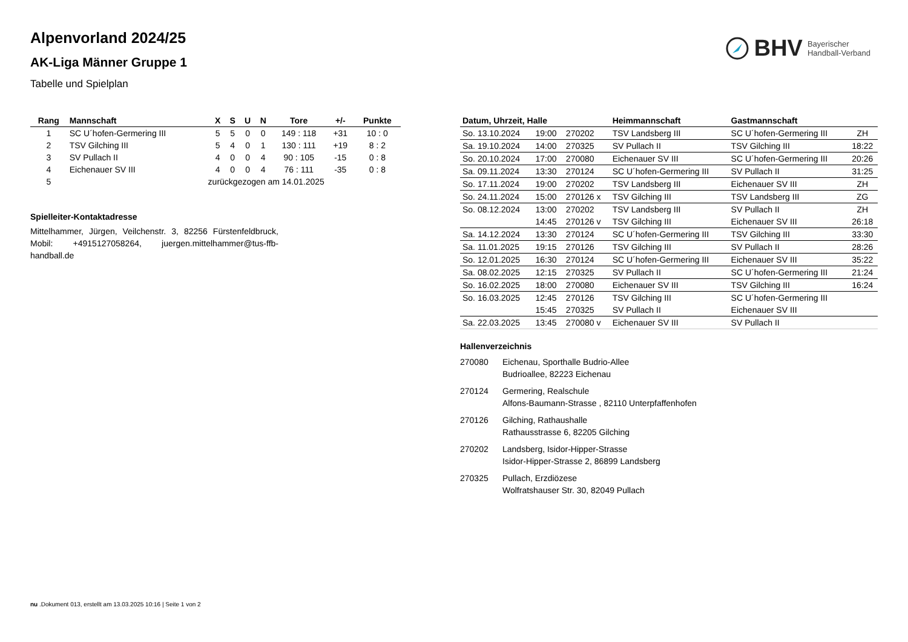BHV Bayerischer
Handball-Verband
Alpenvorland 2024/25
AK-Liga Männer Gruppe 1
Tabelle und Spielplan
| Rang | Mannschaft | X | S | U | N | Tore | +/- | Punkte |
| --- | --- | --- | --- | --- | --- | --- | --- | --- |
| 1 | SC U´hofen-Germering III | 5 | 5 | 0 | 0 | 149 : 118 | +31 | 10 : 0 |
| 2 | TSV Gilching III | 5 | 4 | 0 | 1 | 130 : 111 | +19 | 8 : 2 |
| 3 | SV Pullach II | 4 | 0 | 0 | 4 | 90 : 105 | -15 | 0 : 8 |
| 4 | Eichenauer SV III | 4 | 0 | 0 | 4 | 76 : 111 | -35 | 0 : 8 |
| 5 | zurückgezogen am 14.01.2025 | | | | | | | |
Spielleiter-Kontaktadresse
Mittelhammer, Jürgen, Veilchenstr. 3, 82256 Fürstenfeldbruck, Mobil: +4915127058264, juergen.mittelhammer@tus-ffb-handball.de
| Datum, Uhrzeit, Halle | | | Heimmannschaft | Gastmannschaft | |
| --- | --- | --- | --- | --- | --- |
| So. 13.10.2024 | 19:00 | 270202 | TSV Landsberg III | SC U´hofen-Germering III | ZH |
| Sa. 19.10.2024 | 14:00 | 270325 | SV Pullach II | TSV Gilching III | 18:22 |
| So. 20.10.2024 | 17:00 | 270080 | Eichenauer SV III | SC U´hofen-Germering III | 20:26 |
| Sa. 09.11.2024 | 13:30 | 270124 | SC U´hofen-Germering III | SV Pullach II | 31:25 |
| So. 17.11.2024 | 19:00 | 270202 | TSV Landsberg III | Eichenauer SV III | ZH |
| So. 24.11.2024 | 15:00 | 270126 x | TSV Gilching III | TSV Landsberg III | ZG |
| So. 08.12.2024 | 13:00 | 270202 | TSV Landsberg III | SV Pullach II | ZH |
| | 14:45 | 270126 v | TSV Gilching III | Eichenauer SV III | 26:18 |
| Sa. 14.12.2024 | 13:30 | 270124 | SC U´hofen-Germering III | TSV Gilching III | 33:30 |
| Sa. 11.01.2025 | 19:15 | 270126 | TSV Gilching III | SV Pullach II | 28:26 |
| So. 12.01.2025 | 16:30 | 270124 | SC U´hofen-Germering III | Eichenauer SV III | 35:22 |
| Sa. 08.02.2025 | 12:15 | 270325 | SV Pullach II | SC U´hofen-Germering III | 21:24 |
| So. 16.02.2025 | 18:00 | 270080 | Eichenauer SV III | TSV Gilching III | 16:24 |
| So. 16.03.2025 | 12:45 | 270126 | TSV Gilching III | SC U´hofen-Germering III | |
| | 15:45 | 270325 | SV Pullach II | Eichenauer SV III | |
| Sa. 22.03.2025 | 13:45 | 270080 v | Eichenauer SV III | SV Pullach II | |
Hallenverzeichnis
| 270080 | Eichenau, Sporthalle Budrio-Allee Budrioallee, 82223 Eichenau |
| 270124 | Germering, Realschule Alfons-Baumann-Strasse , 82110 Unterpfaffenhofen |
| 270126 | Gilching, Rathaushalle Rathausstrasse 6, 82205 Gilching |
| 270202 | Landsberg, Isidor-Hipper-Strasse Isidor-Hipper-Strasse 2, 86899 Landsberg |
| 270325 | Pullach, Erzdiözese Wolfratshauser Str. 30, 82049 Pullach |
nu .Dokument 013, erstellt am 13.03.2025 10:16 | Seite 1 von 2